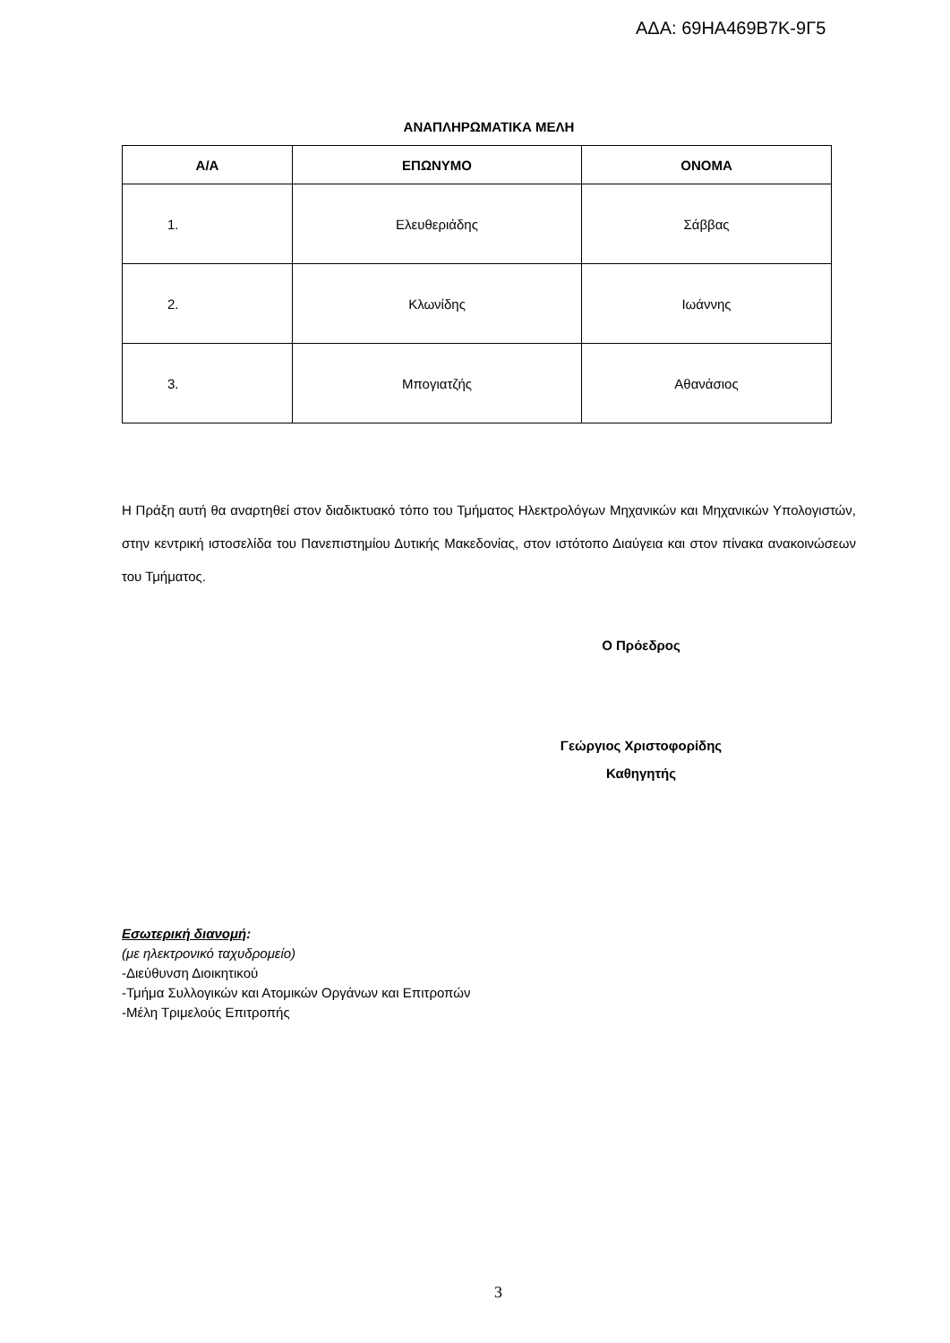ΑΔΑ: 69ΗΑ469Β7Κ-9Γ5
ΑΝΑΠΛΗΡΩΜΑΤΙΚΑ ΜΕΛΗ
| Α/Α | ΕΠΩΝΥΜΟ | ΟΝΟΜΑ |
| --- | --- | --- |
| 1. | Ελευθεριάδης | Σάββας |
| 2. | Κλωνίδης | Ιωάννης |
| 3. | Μπογιατζής | Αθανάσιος |
Η Πράξη αυτή θα αναρτηθεί στον διαδικτυακό τόπο του Τμήματος Ηλεκτρολόγων Μηχανικών και Μηχανικών Υπολογιστών, στην κεντρική ιστοσελίδα του Πανεπιστημίου Δυτικής Μακεδονίας, στον ιστότοπο Διαύγεια και στον πίνακα ανακοινώσεων του Τμήματος.
Ο Πρόεδρος
Γεώργιος Χριστοφορίδης
Καθηγητής
Εσωτερική διανομή:
(με ηλεκτρονικό ταχυδρομείο)
-Διεύθυνση Διοικητικού
-Τμήμα Συλλογικών και Ατομικών Οργάνων και Επιτροπών
-Μέλη Τριμελούς Επιτροπής
3